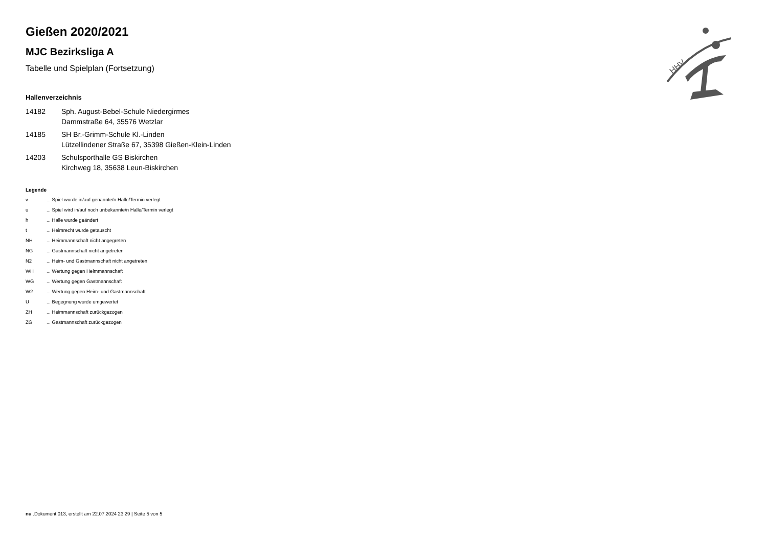HHV
Gießen 2020/2021
MJC Bezirksliga A
Tabelle und Spielplan (Fortsetzung)
Hallenverzeichnis
14182 Sph. August-Bebel-Schule Niedergirmes
Dammstraße 64, 35576 Wetzlar
14185 SH Br.-Grimm-Schule Kl.-Linden
Lützellindener Straße 67, 35398 Gießen-Klein-Linden
14203 Schulsporthalle GS Biskirchen
Kirchweg 18, 35638 Leun-Biskirchen
Legende
v ... Spiel wurde in/auf genannte/n Halle/Termin verlegt
u ... Spiel wird in/auf noch unbekannte/n Halle/Termin verlegt
h ... Halle wurde geändert
t ... Heimrecht wurde getauscht
NH ... Heimmannschaft nicht angegreten
NG ... Gastmannschaft nicht angetreten
N2 ... Heim- und Gastmannschaft nicht angetreten
WH ... Wertung gegen Heimmannschaft
WG ... Wertung gegen Gastmannschaft
W2 ... Wertung gegen Heim- und Gastmannschaft
U ... Begegnung wurde umgewertet
ZH ... Heimmannschaft zurückgezogen
ZG ... Gastmannschaft zurückgezogen
nu .Dokument 013, erstellt am 22.07.2024 23:29 | Seite 5 von 5